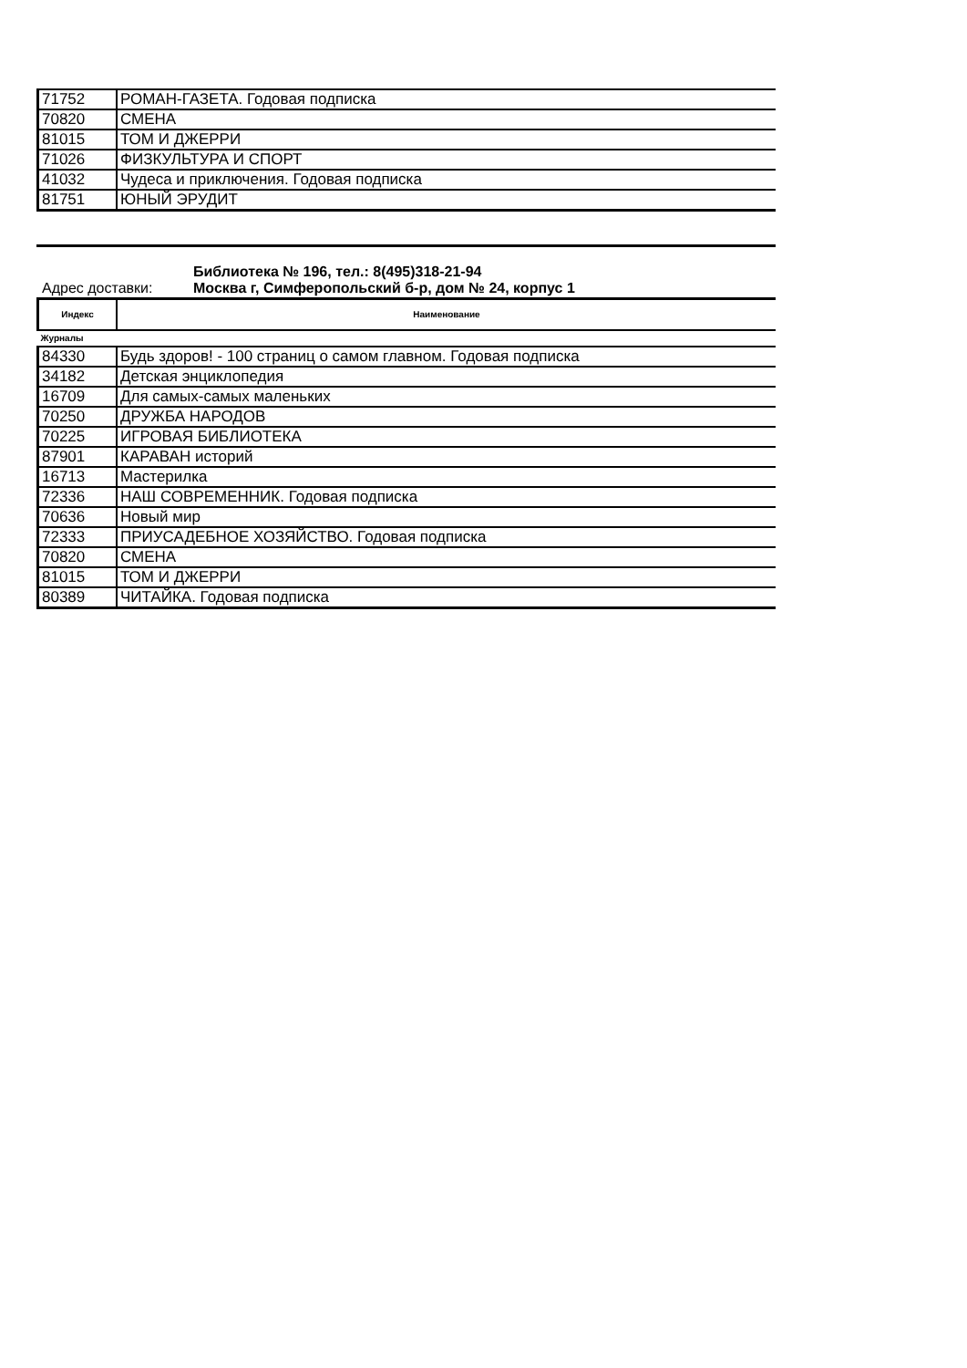| 71752 | РОМАН-ГАЗЕТА. Годовая подписка |
| 70820 | СМЕНА |
| 81015 | ТОМ И ДЖЕРРИ |
| 71026 | ФИЗКУЛЬТУРА И СПОРТ |
| 41032 | Чудеса и приключения. Годовая подписка |
| 81751 | ЮНЫЙ ЭРУДИТ |
Библиотека № 196, тел.: 8(495)318-21-94
Адрес доставки: Москва г, Симферопольский б-р, дом № 24, корпус 1
| Индекс | Наименование |
| --- | --- |
| Журналы | |
| 84330 | Будь здоров! - 100 страниц о самом главном. Годовая подписка |
| 34182 | Детская энциклопедия |
| 16709 | Для самых-самых маленьких |
| 70250 | ДРУЖБА НАРОДОВ |
| 70225 | ИГРОВАЯ БИБЛИОТЕКА |
| 87901 | КАРАВАН историй |
| 16713 | Мастерилка |
| 72336 | НАШ СОВРЕМЕННИК. Годовая подписка |
| 70636 | Новый мир |
| 72333 | ПРИУСАДЕБНОЕ ХОЗЯЙСТВО. Годовая подписка |
| 70820 | СМЕНА |
| 81015 | ТОМ И ДЖЕРРИ |
| 80389 | ЧИТАЙКА. Годовая подписка |